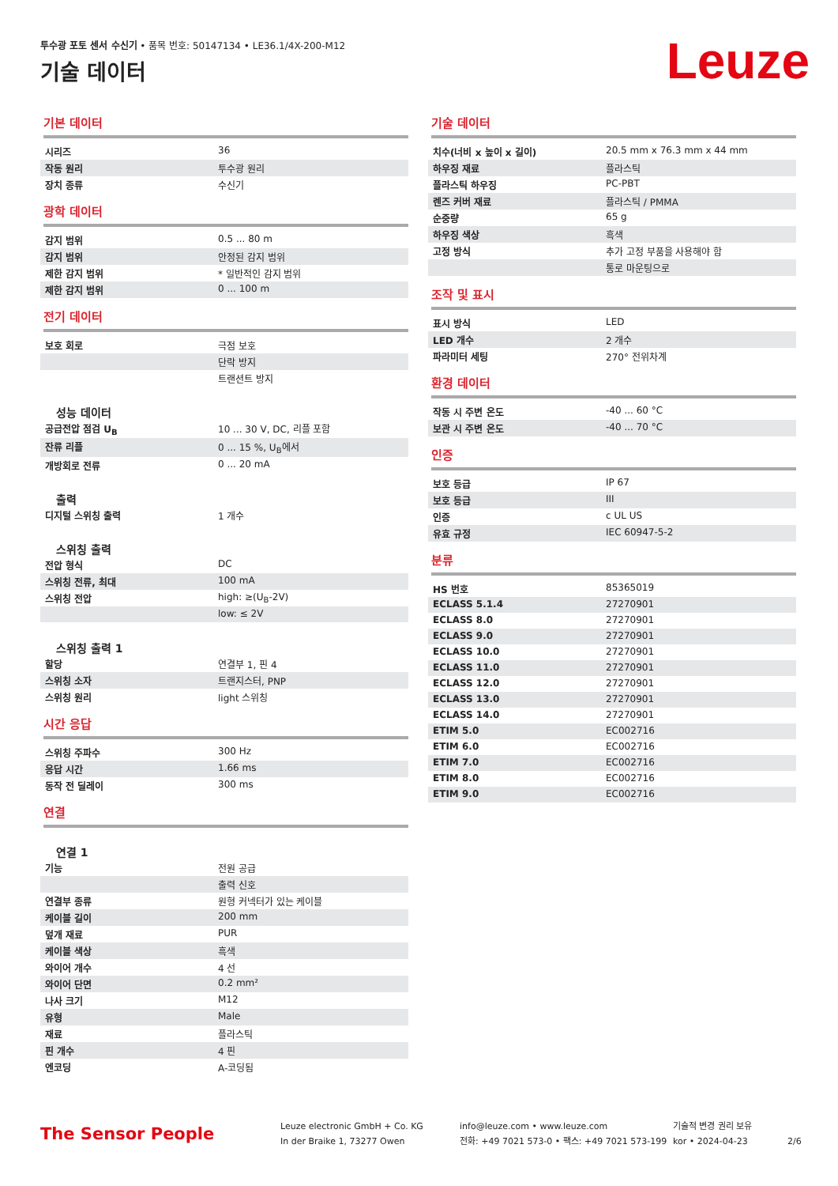투수광 포토 센서 수신기 • 품목 번호: 50147134 • LE36.1/4X-200-M12
기술 데이터 Leuze
기본 데이터
| 시리즈 | 36 |
| 작동 원리 | 투수광 원리 |
| 장치 종류 | 수신기 |
광학 데이터
| 감지 범위 | 0.5 ... 80 m |
| 감지 범위 | 안정된 감지 범위 |
| 제한 감지 범위 | * 일반적인 감지 범위 |
| 제한 감지 범위 | 0 ... 100 m |
전기 데이터
| 보호 회로 | 극점 보호 |
| | 단락 방지 |
| | 트랜션트 방지 |
성능 데이터
| 공급전압 점검 U<sub>B</sub> | 10 ... 30 V, DC, 리플 포함 |
| 잔류 리플 | 0 ... 15 %, U<sub>B</sub>에서 |
| 개방회로 전류 | 0 ... 20 mA |
출력
| 디지털 스위칭 출력 | 1 개수 |
스위칭 출력
| 전압 형식 | DC |
| 스위칭 전류, 최대 | 100 mA |
| 스위칭 전압 | high: ≥(U<sub>B</sub>-2V) |
| | low: ≤ 2V |
스위칭 출력 1
| 할당 | 연결부 1, 핀 4 |
| 스위칭 소자 | 트랜지스터, PNP |
| 스위칭 원리 | light 스위칭 |
시간 응답
| 스위칭 주파수 | 300 Hz |
| 응답 시간 | 1.66 ms |
| 동작 전 딜레이 | 300 ms |
연결
연결 1
| 기능 | 전원 공급 |
| | 출력 신호 |
| 연결부 종류 | 원형 커넥터가 있는 케이블 |
| 케이블 길이 | 200 mm |
| 덮개 재료 | PUR |
| 케이블 색상 | 흑색 |
| 와이어 개수 | 4 선 |
| 와이어 단면 | 0.2 mm² |
| 나사 크기 | M12 |
| 유형 | Male |
| 재료 | 플라스틱 |
| 핀 개수 | 4 핀 |
| 엔코딩 | A-코딩됨 |
기술 데이터
| 치수(너비 x 높이 x 길이) | 20.5 mm x 76.3 mm x 44 mm |
| 하우징 재료 | 플라스틱 |
| 플라스틱 하우징 | PC-PBT |
| 렌즈 커버 재료 | 플라스틱 / PMMA |
| 순중량 | 65 g |
| 하우징 색상 | 흑색 |
| 고정 방식 | 추가 고정 부품을 사용해야 함 |
| | 통로 마운팅으로 |
조작 및 표시
| 표시 방식 | LED |
| LED 개수 | 2 개수 |
| 파라미터 세팅 | 270° 전위차계 |
환경 데이터
| 작동 시 주변 온도 | -40 ... 60 °C |
| 보관 시 주변 온도 | -40 ... 70 °C |
인증
| 보호 등급 | IP 67 |
| 보호 등급 | III |
| 인증 | c UL US |
| 유효 규정 | IEC 60947-5-2 |
분류
| HS 번호 | 85365019 |
| ECLASS 5.1.4 | 27270901 |
| ECLASS 8.0 | 27270901 |
| ECLASS 9.0 | 27270901 |
| ECLASS 10.0 | 27270901 |
| ECLASS 11.0 | 27270901 |
| ECLASS 12.0 | 27270901 |
| ECLASS 13.0 | 27270901 |
| ECLASS 14.0 | 27270901 |
| ETIM 5.0 | EC002716 |
| ETIM 6.0 | EC002716 |
| ETIM 7.0 | EC002716 |
| ETIM 8.0 | EC002716 |
| ETIM 9.0 | EC002716 |
The Sensor People
Leuze electronic GmbH + Co. KG
In der Braike 1, 73277 Owen
info@leuze.com • www.leuze.com
전화: +49 7021 573-0 • 팩스: +49 7021 573-199
기술적 변경 권리 보유
kor • 2024-04-23
2/6